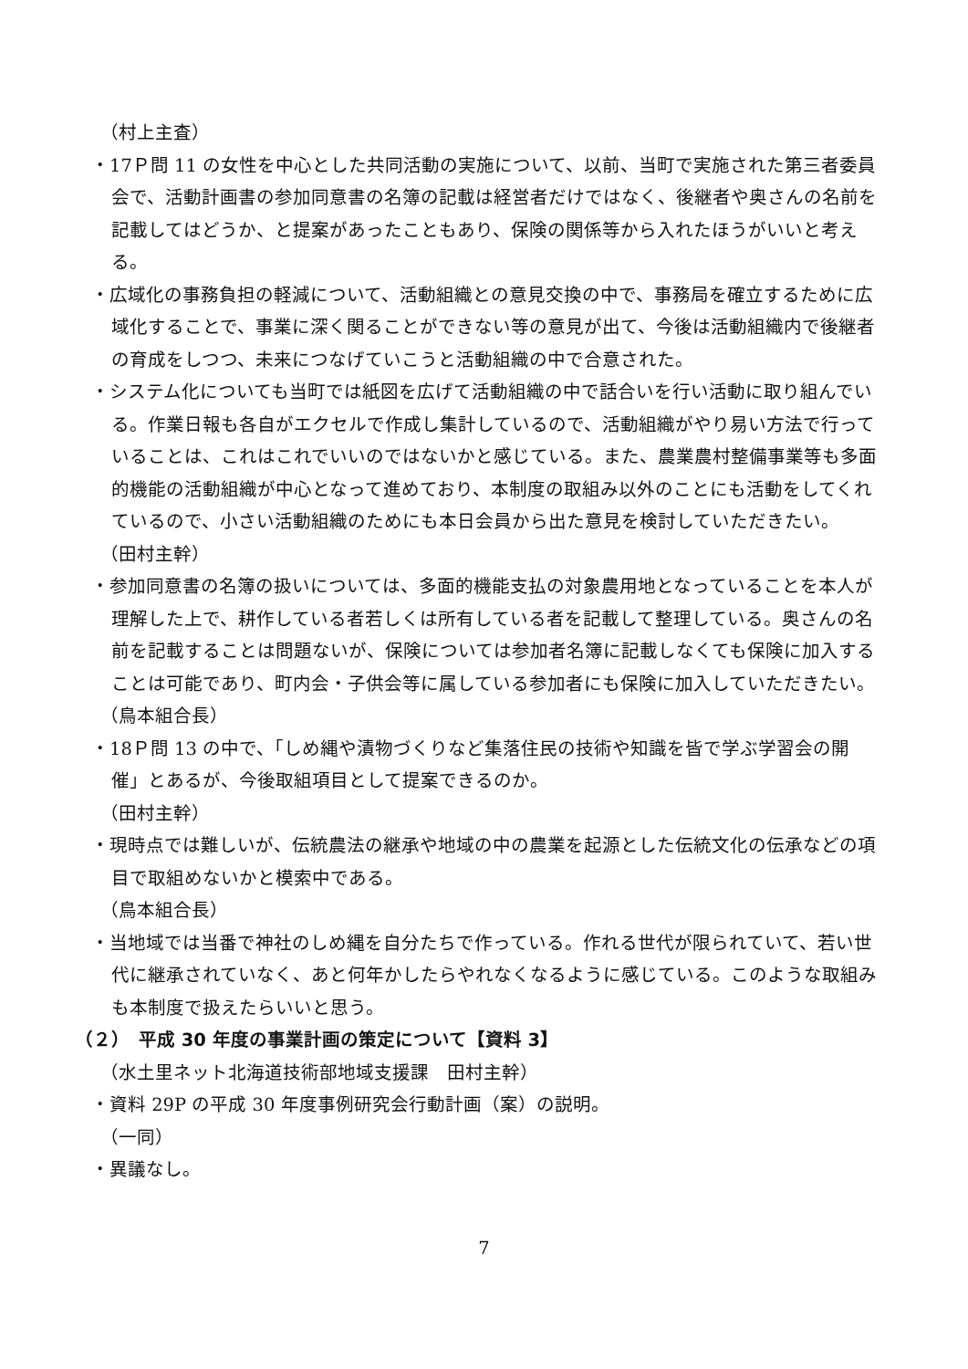（村上主査）
・17Ｐ問 11 の女性を中心とした共同活動の実施について、以前、当町で実施された第三者委員会で、活動計画書の参加同意書の名簿の記載は経営者だけではなく、後継者や奥さんの名前を記載してはどうか、と提案があったこともあり、保険の関係等から入れたほうがいいと考える。
・広域化の事務負担の軽減について、活動組織との意見交換の中で、事務局を確立するために広域化することで、事業に深く関ることができない等の意見が出て、今後は活動組織内で後継者の育成をしつつ、未来につなげていこうと活動組織の中で合意された。
・システム化についても当町では紙図を広げて活動組織の中で話合いを行い活動に取り組んでいる。作業日報も各自がエクセルで作成し集計しているので、活動組織がやり易い方法で行っていることは、これはこれでいいのではないかと感じている。また、農業農村整備事業等も多面的機能の活動組織が中心となって進めており、本制度の取組み以外のことにも活動をしてくれているので、小さい活動組織のためにも本日会員から出た意見を検討していただきたい。
（田村主幹）
・参加同意書の名簿の扱いについては、多面的機能支払の対象農用地となっていることを本人が理解した上で、耕作している者若しくは所有している者を記載して整理している。奥さんの名前を記載することは問題ないが、保険については参加者名簿に記載しなくても保険に加入することは可能であり、町内会・子供会等に属している参加者にも保険に加入していただきたい。
（鳥本組合長）
・18Ｐ問 13 の中で、「しめ縄や漬物づくりなど集落住民の技術や知識を皆で学ぶ学習会の開催」とあるが、今後取組項目として提案できるのか。
（田村主幹）
・現時点では難しいが、伝統農法の継承や地域の中の農業を起源とした伝統文化の伝承などの項目で取組めないかと模索中である。
（鳥本組合長）
・当地域では当番で神社のしめ縄を自分たちで作っている。作れる世代が限られていて、若い世代に継承されていなく、あと何年かしたらやれなくなるように感じている。このような取組みも本制度で扱えたらいいと思う。
（２）　平成 30 年度の事業計画の策定について【資料 3】
（水土里ネット北海道技術部地域支援課　田村主幹）
・資料 29P の平成 30 年度事例研究会行動計画（案）の説明。
（一同）
・異議なし。
7